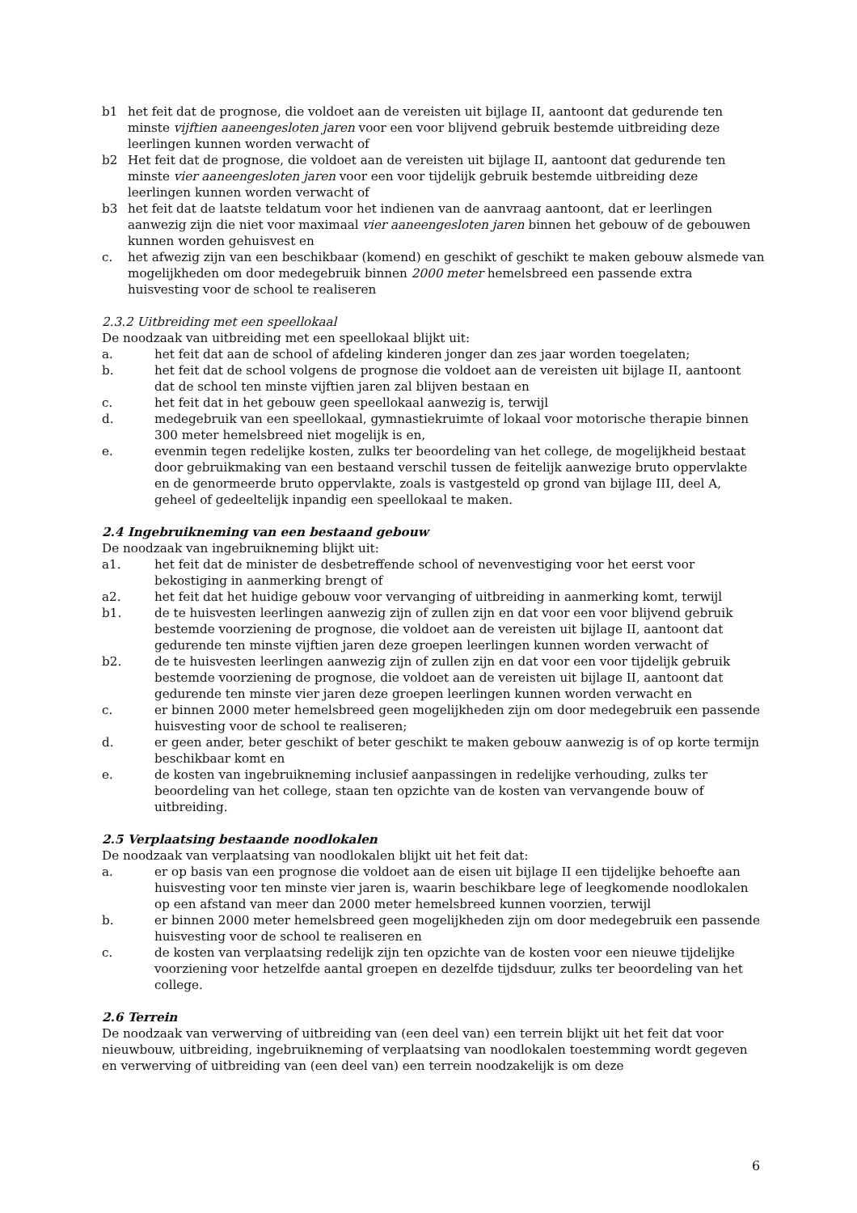b1 het feit dat de prognose, die voldoet aan de vereisten uit bijlage II, aantoont dat gedurende ten minste vijftien aaneengesloten jaren voor een voor blijvend gebruik bestemde uitbreiding deze leerlingen kunnen worden verwacht of
b2 Het feit dat de prognose, die voldoet aan de vereisten uit bijlage II, aantoont dat gedurende ten minste vier aaneengesloten jaren voor een voor tijdelijk gebruik bestemde uitbreiding deze leerlingen kunnen worden verwacht of
b3 het feit dat de laatste teldatum voor het indienen van de aanvraag aantoont, dat er leerlingen aanwezig zijn die niet voor maximaal vier aaneengesloten jaren binnen het gebouw of de gebouwen kunnen worden gehuisvest en
c. het afwezig zijn van een beschikbaar (komend) en geschikt of geschikt te maken gebouw alsmede van mogelijkheden om door medegebruik binnen 2000 meter hemelsbreed een passende extra huisvesting voor de school te realiseren
2.3.2 Uitbreiding met een speellokaal
De noodzaak van uitbreiding met een speellokaal blijkt uit:
a. het feit dat aan de school of afdeling kinderen jonger dan zes jaar worden toegelaten;
b. het feit dat de school volgens de prognose die voldoet aan de vereisten uit bijlage II, aantoont dat de school ten minste vijftien jaren zal blijven bestaan en
c. het feit dat in het gebouw geen speellokaal aanwezig is, terwijl
d. medegebruik van een speellokaal, gymnastiekruimte of lokaal voor motorische therapie binnen 300 meter hemelsbreed niet mogelijk is en,
e. evenmin tegen redelijke kosten, zulks ter beoordeling van het college, de mogelijkheid bestaat door gebruikmaking van een bestaand verschil tussen de feitelijk aanwezige bruto oppervlakte en de genormeerde bruto oppervlakte, zoals is vastgesteld op grond van bijlage III, deel A, geheel of gedeeltelijk inpandig een speellokaal te maken.
2.4 Ingebruikneming van een bestaand gebouw
De noodzaak van ingebruikneming blijkt uit:
a1. het feit dat de minister de desbetreffende school of nevenvestiging voor het eerst voor bekostiging in aanmerking brengt of
a2. het feit dat het huidige gebouw voor vervanging of uitbreiding in aanmerking komt, terwijl
b1. de te huisvesten leerlingen aanwezig zijn of zullen zijn en dat voor een voor blijvend gebruik bestemde voorziening de prognose, die voldoet aan de vereisten uit bijlage II, aantoont dat gedurende ten minste vijftien jaren deze groepen leerlingen kunnen worden verwacht of
b2. de te huisvesten leerlingen aanwezig zijn of zullen zijn en dat voor een voor tijdelijk gebruik bestemde voorziening de prognose, die voldoet aan de vereisten uit bijlage II, aantoont dat gedurende ten minste vier jaren deze groepen leerlingen kunnen worden verwacht en
c. er binnen 2000 meter hemelsbreed geen mogelijkheden zijn om door medegebruik een passende huisvesting voor de school te realiseren;
d. er geen ander, beter geschikt of beter geschikt te maken gebouw aanwezig is of op korte termijn beschikbaar komt en
e. de kosten van ingebruikneming inclusief aanpassingen in redelijke verhouding, zulks ter beoordeling van het college, staan ten opzichte van de kosten van vervangende bouw of uitbreiding.
2.5 Verplaatsing bestaande noodlokalen
De noodzaak van verplaatsing van noodlokalen blijkt uit het feit dat:
a. er op basis van een prognose die voldoet aan de eisen uit bijlage II een tijdelijke behoefte aan huisvesting voor ten minste vier jaren is, waarin beschikbare lege of leegkomende noodlokalen op een afstand van meer dan 2000 meter hemelsbreed kunnen voorzien, terwijl
b. er binnen 2000 meter hemelsbreed geen mogelijkheden zijn om door medegebruik een passende huisvesting voor de school te realiseren en
c. de kosten van verplaatsing redelijk zijn ten opzichte van de kosten voor een nieuwe tijdelijke voorziening voor hetzelfde aantal groepen en dezelfde tijdsduur, zulks ter beoordeling van het college.
2.6 Terrein
De noodzaak van verwerving of uitbreiding van (een deel van) een terrein blijkt uit het feit dat voor nieuwbouw, uitbreiding, ingebruikneming of verplaatsing van noodlokalen toestemming wordt gegeven en verwerving of uitbreiding van (een deel van) een terrein noodzakelijk is om deze
6